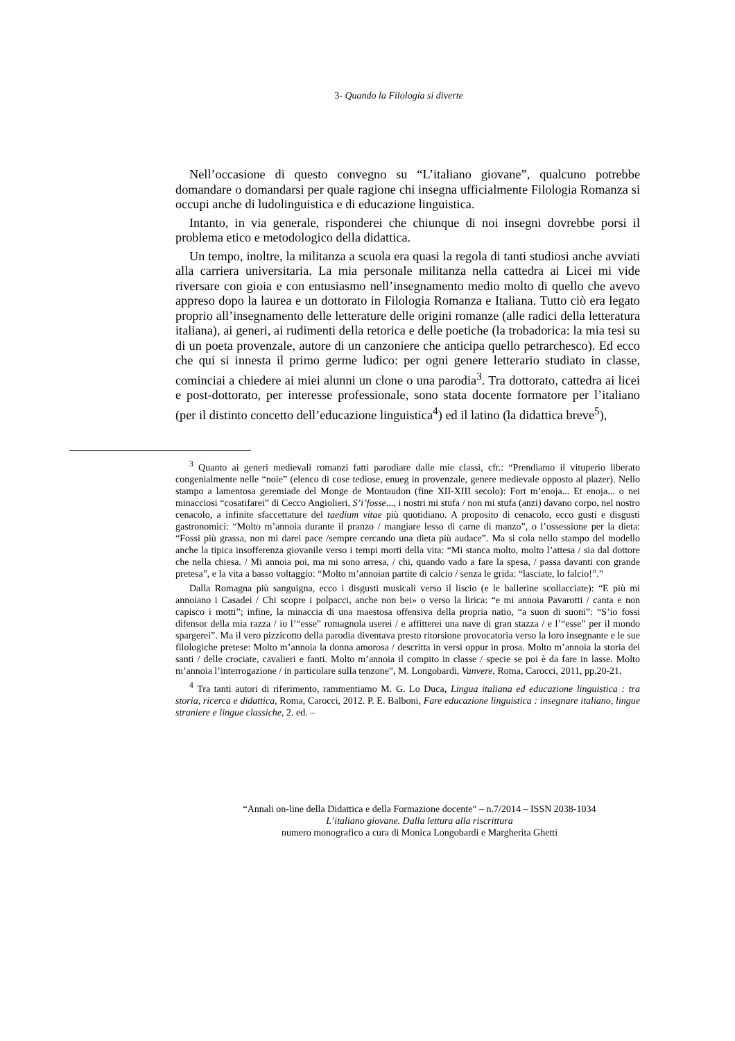3- Quando la Filologia si diverte
Nell’occasione di questo convegno su “L’italiano giovane”, qualcuno potrebbe domandare o domandarsi per quale ragione chi insegna ufficialmente Filologia Romanza si occupi anche di ludolinguistica e di educazione linguistica.
Intanto, in via generale, risponderei che chiunque di noi insegni dovrebbe porsi il problema etico e metodologico della didattica.
Un tempo, inoltre, la militanza a scuola era quasi la regola di tanti studiosi anche avviati alla carriera universitaria. La mia personale militanza nella cattedra ai Licei mi vide riversare con gioia e con entusiasmo nell’insegnamento medio molto di quello che avevo appreso dopo la laurea e un dottorato in Filologia Romanza e Italiana. Tutto ciò era legato proprio all’insegnamento delle letterature delle origini romanze (alle radici della letteratura italiana), ai generi, ai rudimenti della retorica e delle poetiche (la trobadorica: la mia tesi su di un poeta provenzale, autore di un canzoniere che anticipa quello petrarchesco). Ed ecco che qui si innesta il primo germe ludico: per ogni genere letterario studiato in classe, cominciai a chiedere ai miei alunni un clone o una parodia<sup>3</sup>. Tra dottorato, cattedra ai licei e post-dottorato, per interesse professionale, sono stata docente formatore per l’italiano (per il distinto concetto dell’educazione linguistica<sup>4</sup>) ed il latino (la didattica breve<sup>5</sup>),
<sup>3</sup> Quanto ai generi medievali romanzi fatti parodiare dalle mie classi, cfr.: “Prendiamo il vituperio liberato congenialmente nelle “noie” (elenco di cose tediose, enueg in provenzale, genere medievale opposto al plazer). Nello stampo a lamentosa geremiade del Monge de Montaudon (fine XII-XIII secolo): Fort m’enoja... Et enoja... o nei minacciosi “cosatifarei” di Cecco Angiolieri, S’i’fosse..., i nostri mi stufa / non mi stufa (anzi) davano corpo, nel nostro cenacolo, a infinite sfaccettature del taedium vitae più quotidiano. A proposito di cenacolo, ecco gusti e disgusti gastronomici: “Molto m’annoia durante il pranzo / mangiare lesso di carne di manzo”, o l’ossessione per la dieta: “Fossi più grassa, non mi darei pace /sempre cercando una dieta più audace”. Ma si cola nello stampo del modello anche la tipica insofferenza giovanile verso i tempi morti della vita: “Mi stanca molto, molto l’attesa / sia dal dottore che nella chiesa. / Mi annoia poi, ma mi sono arresa, / chi, quando vado a fare la spesa, / passa davanti con grande pretesa”, e la vita a basso voltaggio: “Molto m’annoian partite di calcio / senza le grida: “lasciate, lo falcio!”.”
Dalla Romagna più sanguigna, ecco i disgusti musicali verso il liscio (e le ballerine scollacciate): “E più mi annoiano i Casadei / Chi scopre i polpacci, anche non bei» o verso la lirica: “e mi annoia Pavarotti / canta e non capisco i motti”; infine, la minaccia di una maestosa offensiva della propria natio, “a suon di suoni”: “S’io fossi difensor della mia razza / io l’“esse” romagnola userei / e affitterei una nave di gran stazza / e l’“esse” per il mondo spargerei”. Ma il vero pizzicotto della parodia diventava presto ritorsione provocatoria verso la loro insegnante e le sue filologiche pretese: Molto m’annoia la donna amorosa / descritta in versi oppur in prosa. Molto m’annoia la storia dei santi / delle crociate, cavalieri e fanti. Molto m’annoia il compito in classe / specie se poi è da fare in lasse. Molto m’annoia l’interrogazione / in particolare sulla tenzone”, M. Longobardi, Vanvere, Roma, Carocci, 2011, pp.20-21.
<sup>4</sup> Tra tanti autori di riferimento, rammentiamo M. G. Lo Duca, Lingua italiana ed educazione linguistica : tra storia, ricerca e didattica, Roma, Carocci, 2012. P. E. Balboni, Fare educazione linguistica : insegnare italiano, lingue straniere e lingue classiche, 2. ed. –
“Annali on-line della Didattica e della Formazione docente” – n.7/2014 – ISSN 2038-1034
L’italiano giovane. Dalla lettura alla riscrittura
numero monografico a cura di Monica Longobardi e Margherita Ghetti